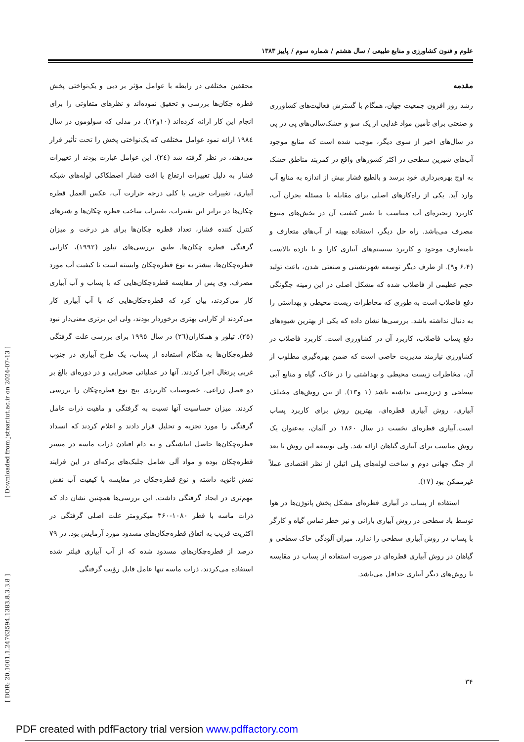علوم و فنون کشاورزی و منابع طبیعی / سال هشتم / شماره سوم / پاییز ۱۳۸۳
مقدمه
رشد روز افزون جمعیت جهان، همگام با گسترش فعالیت‌های کشاورزی و صنعتی برای تأمین مواد غذایی از یک سو و خشک‌سالی‌های پی در پی در سال‌های اخیر از سوی دیگر، موجب شده است که منابع موجود آب‌های شیرین سطحی در اکثر کشورهای واقع در کمربند مناطق خشک به اوج بهره‌برداری خود برسد و بالطبع فشار بیش از اندازه به منابع آب وارد آید. یکی از راه‌کارهای اصلی برای مقابله با مسئله بحران آب، کاربرد زنجیره‌ای آب متناسب با تغییر کیفیت آن در بخش‌های متنوع مصرف می‌باشد. راه حل دیگر، استفاده بهینه از آب‌های متعارف و نامتعارف موجود و کاربرد سیستم‌های آبیاری کارا و با بازده بالاست (۶،۴ و۹). از طرف دیگر توسعه شهرنشینی و صنعتی شدن، باعث تولید حجم عظیمی از فاضلاب شده که مشکل اصلی در این زمینه چگونگی دفع فاضلاب است به طوری که مخاطرات زیست محیطی و بهداشتی را به دنبال نداشته باشد. بررسی‌ها نشان داده که یکی از بهترین شیوه‌های دفع پساب فاضلاب، کاربرد آن در کشاورزی است. کاربرد فاضلاب در کشاورزی نیازمند مدیریت خاصی است که ضمن بهره‌گیری مطلوب از آن، مخاطرات زیست محیطی و بهداشتی را در خاک، گیاه و منابع آبی سطحی و زیرزمینی نداشته باشد (۱ و۱۳). از بین روش‌های مختلف آبیاری، روش آبیاری قطره‌ای، بهترین روش برای کاربرد پساب است.آبیاری قطره‌ای نخست در سال ۱۸۶۰ در آلمان، به‌عنوان یک روش مناسب برای آبیاری گیاهان ارائه شد. ولی توسعه این روش تا بعد از جنگ جهانی دوم و ساخت لوله‌های پلی اتیلن از نظر اقتصادی عملاً غیرممکن بود (۱۷).
استفاده از پساب در آبیاری قطره‌ای مشکل پخش پاتوژن‌ها در هوا توسط باد سطحی در روش آبیاری بارانی و نیز خطر تماس گیاه و کارگر با پساب در روش آبیاری سطحی را ندارد. میزان آلودگی خاک سطحی و گیاهان در روش آبیاری قطره‌ای در صورت استفاده از پساب در مقایسه با روش‌های دیگر آبیاری حداقل می‌باشد.
محققین مختلفی در رابطه با عوامل مؤثر بر دبی و یک‌نواختی پخش قطره چکان‌ها بررسی و تحقیق نموده‌اند و نظرهای متفاوتی را برای انجام این کار ارائه کرده‌اند (۱۰و۱۲). در مدلی که سولومون در سال ۱۹۸٤ ارائه نمود عوامل مختلفی که یک‌نواختی پخش را تحت تأثیر قرار می‌دهند، در نظر گرفته شد (٢٤). این عوامل عبارت بودند از تغییرات فشار به دلیل تغییرات ارتفاع یا افت فشار اصطکاکی لوله‌های شبکه آبیاری، تغییرات جزیی یا کلی درجه حرارت آب، عکس العمل قطره چکان‌ها در برابر این تغییرات، تغییرات ساخت قطره چکان‌ها و شیرهای کنترل کننده فشار، تعداد قطره چکان‌ها برای هر درخت و میزان گرفتگی قطره چکان‌ها. طبق بررسی‌های تیلور (۱۹۹۲)، کارایی قطره‌چکان‌ها، بیشتر به نوع قطره‌چکان وابسته است تا کیفیت آب مورد مصرف. وی پس از مقایسه قطره‌چکان‌هایی که با پساب و آب آبیاری کار می‌کردند، بیان کرد که قطره‌چکان‌هایی که با آب آبیاری کار می‌کردند از کارایی بهتری برخوردار بودند، ولی این برتری معنی‌دار نبود (٢٥). تیلور و همکاران(٢٦) در سال ١٩٩٥ برای بررسی علت گرفتگی قطره‌چکان‌ها به هنگام استفاده از پساب، یک طرح آبیاری در جنوب غربی پرتغال اجرا کردند. آنها در عملیاتی صحرایی و در دوره‌ای بالغ بر دو فصل زراعی، خصوصیات کاربردی پنج نوع قطره‌چکان را بررسی کردند. میزان حساسیت آنها نسبت به گرفتگی و ماهیت ذرات عامل گرفتگی را مورد تجزیه و تحلیل قرار دادند و اعلام کردند که انسداد قطره‌چکان‌ها حاصل انباشتگی و به دام افتادن ذرات ماسه در مسیر قطره‌چکان بوده و مواد آلی شامل جلبک‌های برکه‌ای در این فرایند نقش ثانویه داشته و نوع قطره‌چکان در مقایسه با کیفیت آب نقش مهم‌تری در ایجاد گرفتگی داشت. این بررسی‌ها همچنین نشان داد که ذرات ماسه با قطر ۱۰۸۰-۳۶۰ میکرومتر علت اصلی گرفتگی در اکثریت قریب به اتفاق قطره‌چکان‌های مسدود مورد آزمایش بود. در ۷۹ درصد از قطره‌چکان‌های مسدود شده که از آب آبیاری فیلتر شده استفاده می‌کردند، ذرات ماسه تنها عامل قابل رؤیت گرفتگی
[ DOR: 20.1001.1.24763594.1383.8.3.3.8 ] [ Downloaded from jstnar.iut.ac.ir on 2024-07-13 ]
۳۴
PDF created with pdfFactory trial version www.pdffactory.com